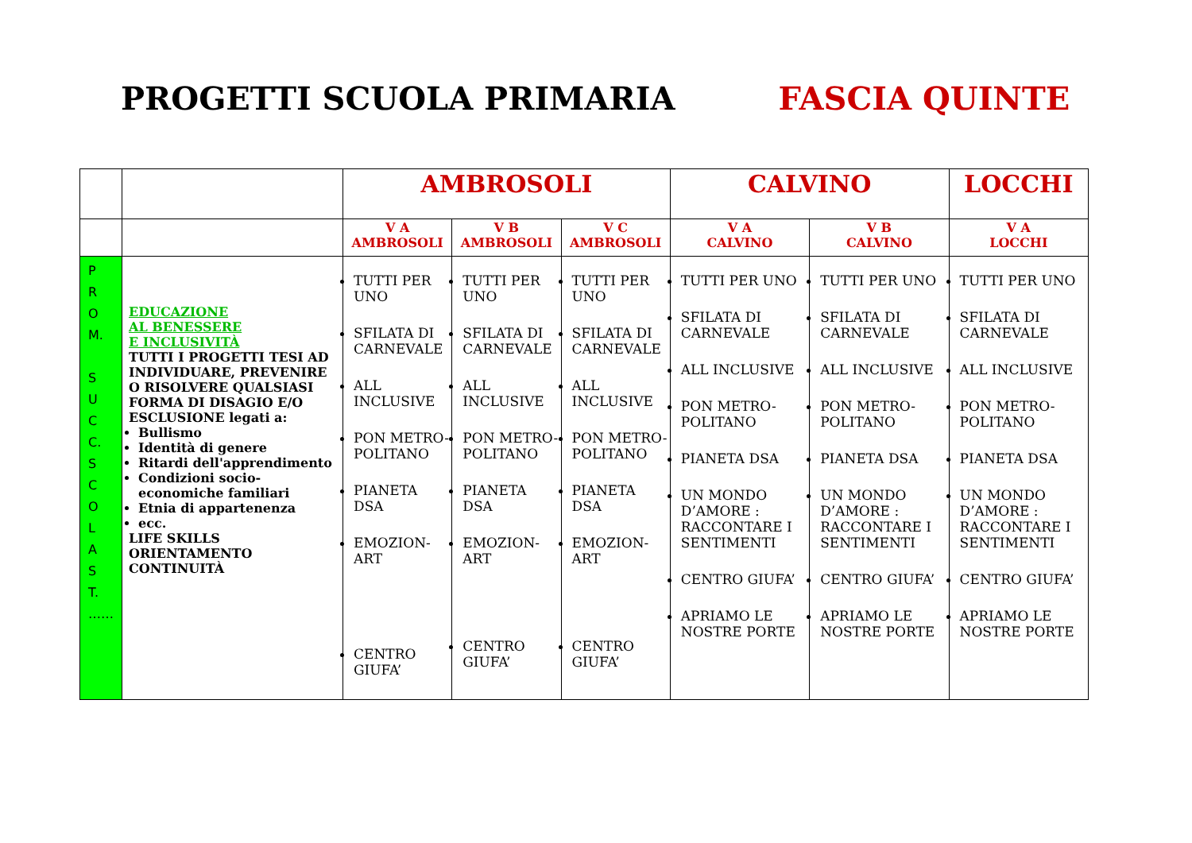PROGETTI SCUOLA PRIMARIA FASCIA QUINTE
| | | AMBROSOLI | | | CALVINO | | LOCCHI |
| | | V A AMBROSOLI | V B AMBROSOLI | V C AMBROSOLI | V A CALVINO | V B CALVINO | V A LOCCHI |
| P R O M. S U C C. S C O L A S T. …… | EDUCAZIONE AL BENESSERE E INCLUSIVITÀ TUTTI I PROGETTI TESI AD INDIVIDUARE, PREVENIRE O RISOLVERE QUALSIASI FORMA DI DISAGIO E/O ESCLUSIONE legati a: Bullismo Identità di genere Ritardi dell'apprendimento Condizioni socio-economiche familiari Etnia di appartenenza ecc. LIFE SKILLS ORIENTAMENTO CONTINUITÀ | TUTTI PER UNO SFILATA DI CARNEVALE ALL INCLUSIVE PON METRO-POLITANO PIANETA DSA EMOZION-ART CENTRO GIUFA’ | TUTTI PER UNO SFILATA DI CARNEVALE ALL INCLUSIVE PON METRO-POLITANO PIANETA DSA EMOZION-ART CENTRO GIUFA’ | TUTTI PER UNO SFILATA DI CARNEVALE ALL INCLUSIVE PON METRO-POLITANO PIANETA DSA EMOZION-ART CENTRO GIUFA’ | TUTTI PER UNO SFILATA DI CARNEVALE ALL INCLUSIVE PON METRO-POLITANO PIANETA DSA UN MONDO D’AMORE : RACCONTARE I SENTIMENTI CENTRO GIUFA’ APRIAMO LE NOSTRE PORTE | TUTTI PER UNO SFILATA DI CARNEVALE ALL INCLUSIVE PON METRO-POLITANO PIANETA DSA UN MONDO D’AMORE : RACCONTARE I SENTIMENTI CENTRO GIUFA’ APRIAMO LE NOSTRE PORTE | TUTTI PER UNO SFILATA DI CARNEVALE ALL INCLUSIVE PON METRO-POLITANO PIANETA DSA UN MONDO D’AMORE : RACCONTARE I SENTIMENTI CENTRO GIUFA’ APRIAMO LE NOSTRE PORTE |